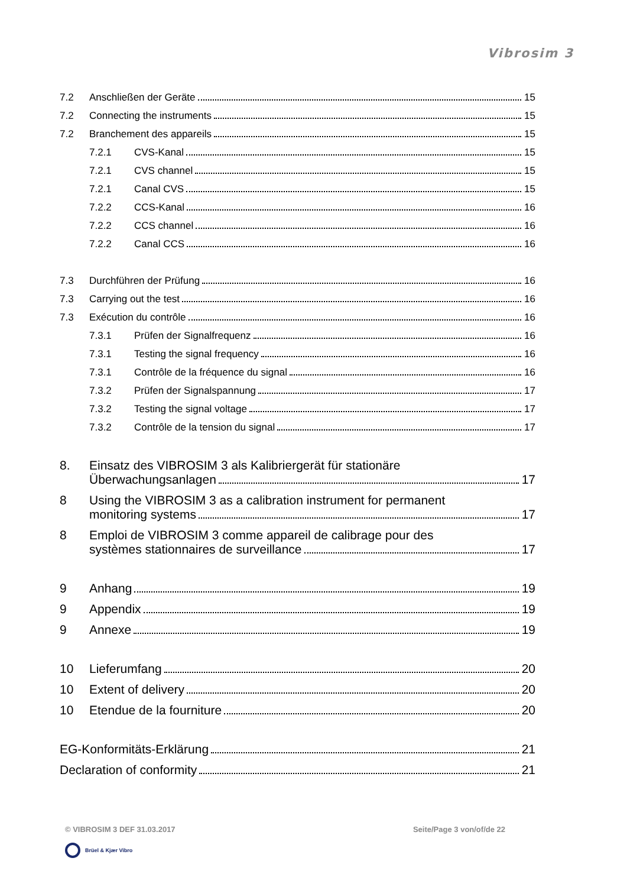Vibrosim 3
7.2 Anschließen der Geräte 15
7.2 Connecting the instruments 15
7.2 Branchement des appareils 15
7.2.1 CVS-Kanal 15
7.2.1 CVS channel 15
7.2.1 Canal CVS 15
7.2.2 CCS-Kanal 16
7.2.2 CCS channel 16
7.2.2 Canal CCS 16
7.3 Durchführen der Prüfung 16
7.3 Carrying out the test 16
7.3 Exécution du contrôle 16
7.3.1 Prüfen der Signalfrequenz 16
7.3.1 Testing the signal frequency 16
7.3.1 Contrôle de la fréquence du signal 16
7.3.2 Prüfen der Signalspannung 17
7.3.2 Testing the signal voltage 17
7.3.2 Contrôle de la tension du signal 17
8. Einsatz des VIBROSIM 3 als Kalibriergerät für stationäre
Überwachungsanlagen 17
8 Using the VIBROSIM 3 as a calibration instrument for permanent
monitoring systems 17
8 Emploi de VIBROSIM 3 comme appareil de calibrage pour des
systèmes stationnaires de surveillance 17
9 Anhang 19
9 Appendix 19
9 Annexe 19
10 Lieferumfang 20
10 Extent of delivery 20
10 Etendue de la fourniture 20
EG-Konformitäts-Erklärung 21
Declaration of conformity 21
© VIBROSIM 3 DEF 31.03.2017 Seite/Page 3 von/of/de 22
Brüel & Kjær Vibro